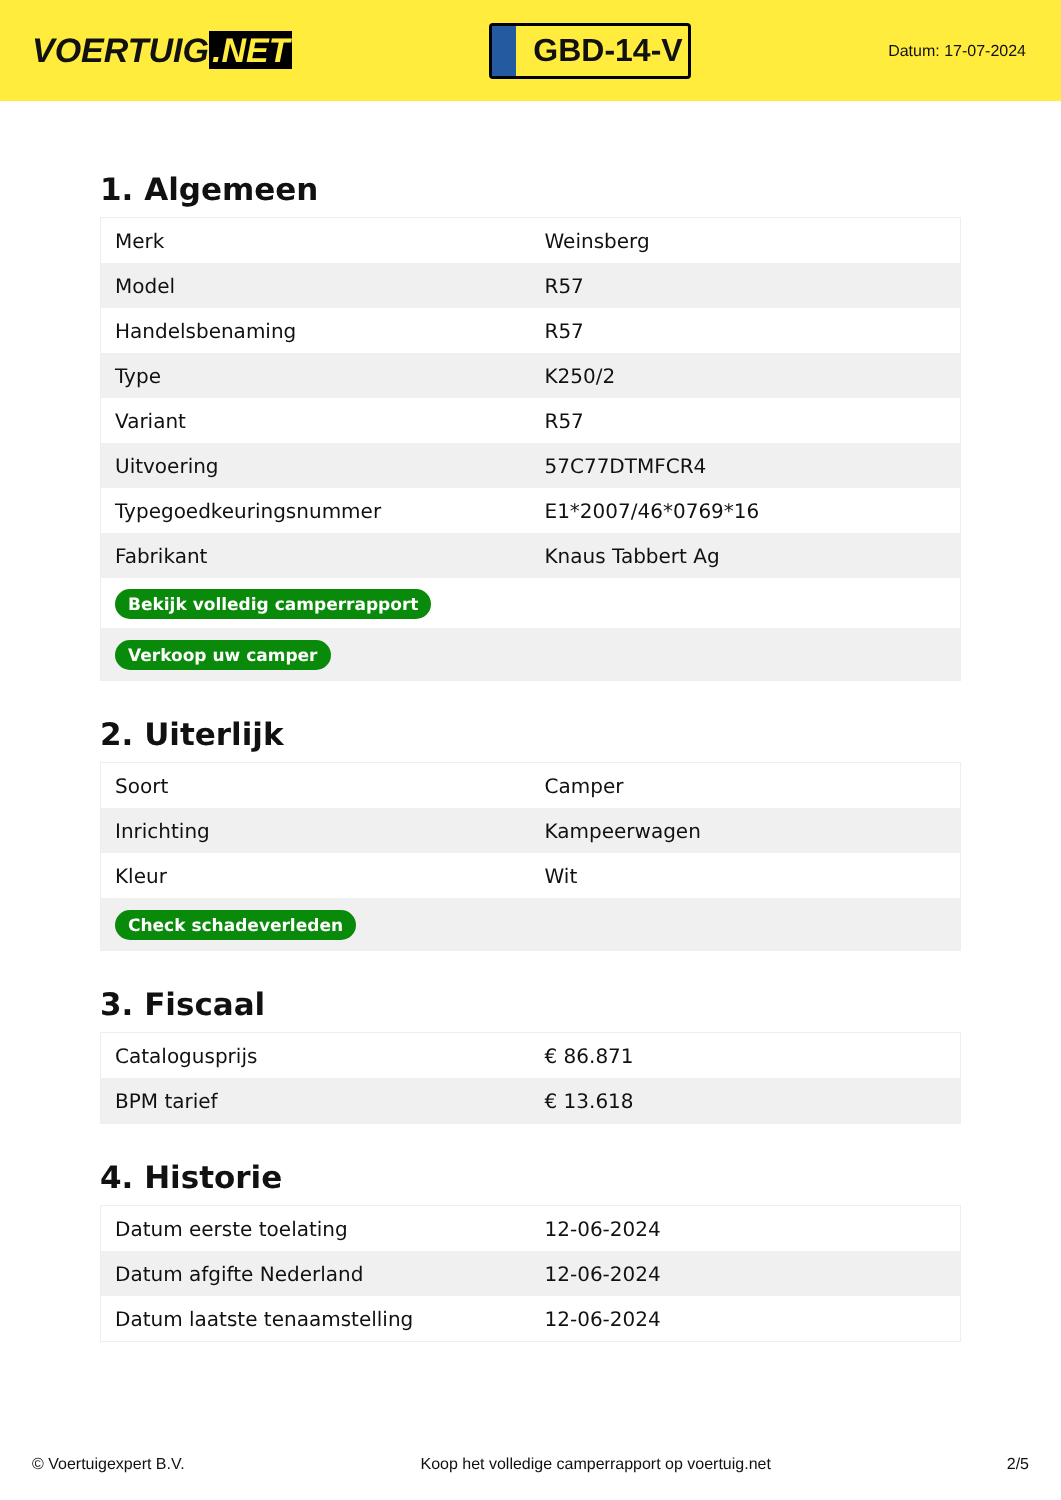VOERTUIG.NET
GBD-14-V
Datum: 17-07-2024
1. Algemeen
| Merk | Weinsberg |
| Model | R57 |
| Handelsbenaming | R57 |
| Type | K250/2 |
| Variant | R57 |
| Uitvoering | 57C77DTMFCR4 |
| Typegoedkeuringsnummer | E1*2007/46*0769*16 |
| Fabrikant | Knaus Tabbert Ag |
| Bekijk volledig camperrapport | |
| Verkoop uw camper | |
2. Uiterlijk
| Soort | Camper |
| Inrichting | Kampeerwagen |
| Kleur | Wit |
| Check schadeverleden | |
3. Fiscaal
| Catalogusprijs | € 86.871 |
| BPM tarief | € 13.618 |
4. Historie
| Datum eerste toelating | 12-06-2024 |
| Datum afgifte Nederland | 12-06-2024 |
| Datum laatste tenaamstelling | 12-06-2024 |
© Voertuigexpert B.V. Koop het volledige camperrapport op voertuig.net 2/5